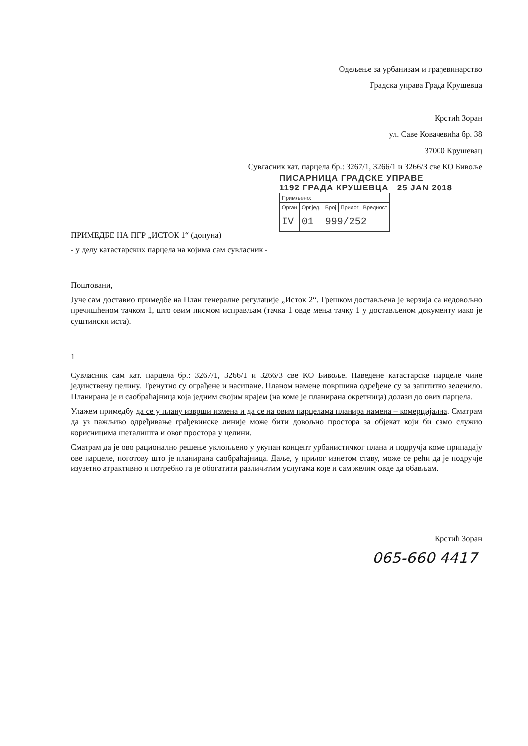Одељење за урбанизам и грађевинарство
Градска управа Града Крушевца
Крстић Зоран
ул. Саве Ковачевића бр. 38
37000 Крушевац
Сувласник кат. парцела бр.: 3267/1, 3266/1 и 3266/3 све КО Бивоље
ПИСАРНИЦА ГРАДСКЕ УПРАВЕ
1192 ГРАДА КРУШЕВЦА 25 JAN 2018
| Примљено: | | | | |
| Орган | Орг.јед. | Број | Прилог | Вредност |
| IV | 01 | 999/252 | | |
ПРИМЕДБЕ НА ПГР „ИСТОК 1“ (допуна)
- у делу катастарских парцела на којима сам сувласник -
Поштовани,
Јуче сам доставио примедбе на План генералне регулације „Исток 2“. Грешком достављена је верзија са недовољно пречишћеном тачком 1, што овим писмом исправљам (тачка 1 овде мења тачку 1 у достављеном документу иако је суштински иста).
1
Сувласник сам кат. парцела бр.: 3267/1, 3266/1 и 3266/3 све КО Бивоље. Наведене катастарске парцеле чине јединствену целину. Тренутно су ограђене и насипане. Планом намене површина одређене су за заштитно зеленило. Планирана је и саобраћајница која једним својим крајем (на коме је планирана окретница) долази до ових парцела.
Улажем примедбу да се у плану изврши измена и да се на овим парцелама планира намена – комерцијална. Сматрам да уз пажљиво одређивање грађевинске линије може бити довољно простора за објекат који би само служио корисницима шеталишта и овог простора у целини.
Сматрам да је ово рационално решење уклопљено у укупан концепт урбанистичког плана и подручја коме припадају ове парцеле, поготову што је планирана саобраћајница. Даље, у прилог изнетом ставу, може се рећи да је подручје изузетно атрактивно и потребно га је обогатити различитим услугама које и сам желим овде да обављам.
Крстић Зоран
065-660 4417